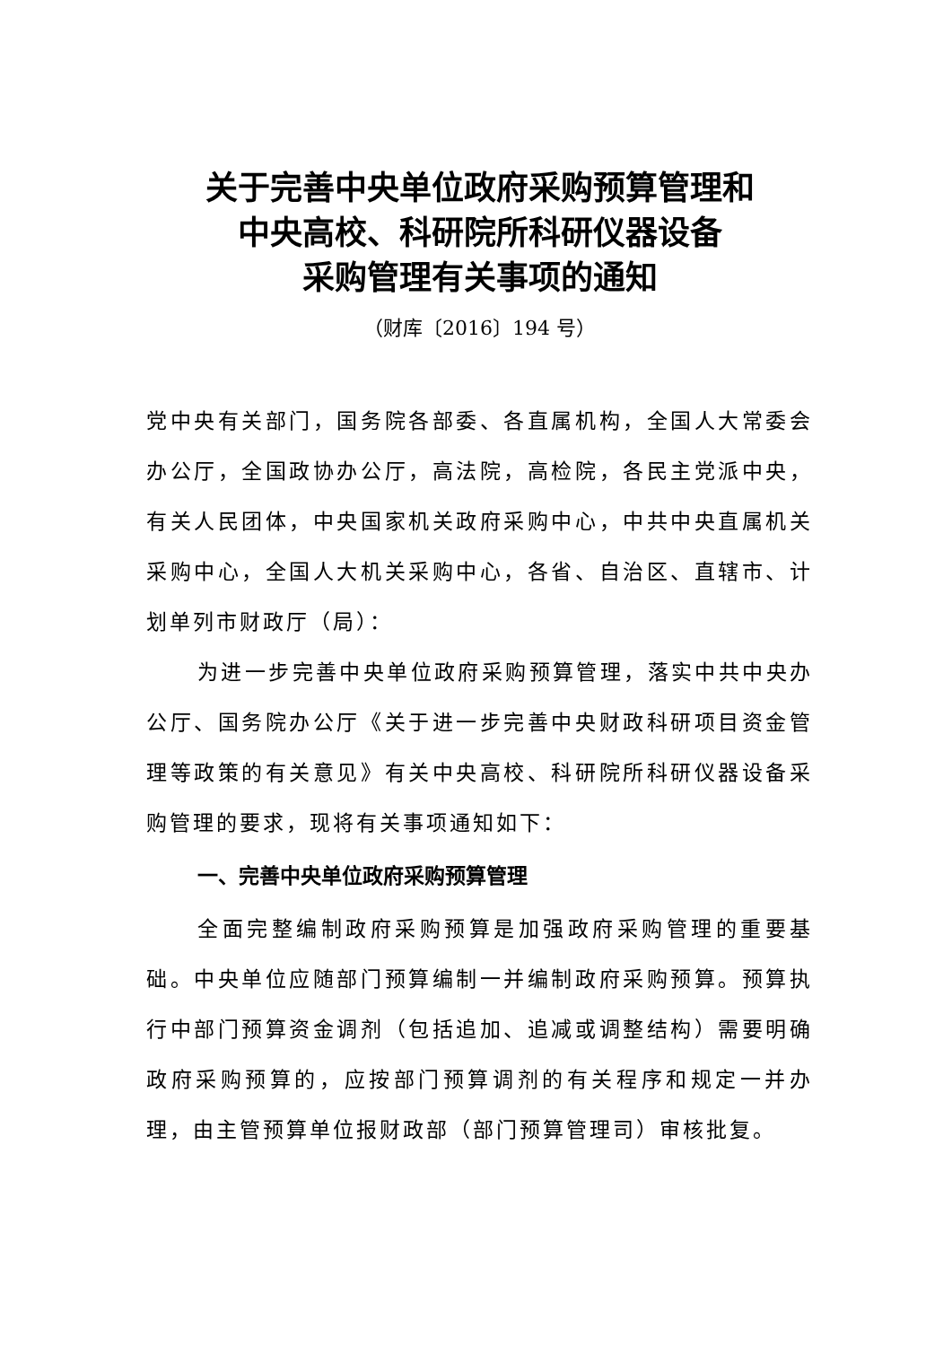关于完善中央单位政府采购预算管理和
中央高校、科研院所科研仪器设备
采购管理有关事项的通知
（财库〔2016〕194 号）
党中央有关部门，国务院各部委、各直属机构，全国人大常委会办公厅，全国政协办公厅，高法院，高检院，各民主党派中央，有关人民团体，中央国家机关政府采购中心，中共中央直属机关采购中心，全国人大机关采购中心，各省、自治区、直辖市、计划单列市财政厅（局）：
为进一步完善中央单位政府采购预算管理，落实中共中央办公厅、国务院办公厅《关于进一步完善中央财政科研项目资金管理等政策的有关意见》有关中央高校、科研院所科研仪器设备采购管理的要求，现将有关事项通知如下：
一、完善中央单位政府采购预算管理
全面完整编制政府采购预算是加强政府采购管理的重要基础。中央单位应随部门预算编制一并编制政府采购预算。预算执行中部门预算资金调剂（包括追加、追减或调整结构）需要明确政府采购预算的，应按部门预算调剂的有关程序和规定一并办理，由主管预算单位报财政部（部门预算管理司）审核批复。